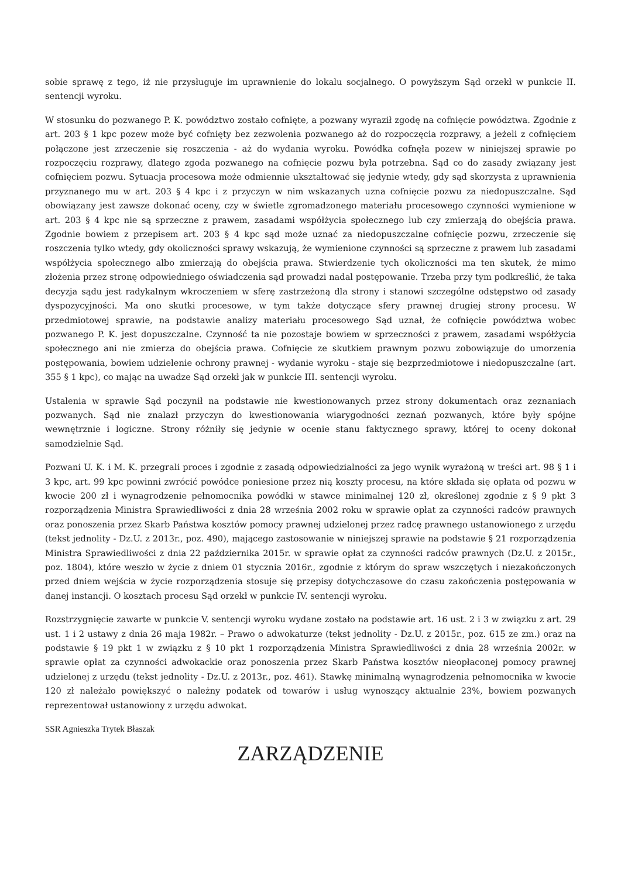sobie sprawę z tego, iż nie przysługuje im uprawnienie do lokalu socjalnego. O powyższym Sąd orzekł w punkcie II. sentencji wyroku.
W stosunku do pozwanego P. K. powództwo zostało cofnięte, a pozwany wyraził zgodę na cofnięcie powództwa. Zgodnie z art. 203 § 1 kpc pozew może być cofnięty bez zezwolenia pozwanego aż do rozpoczęcia rozprawy, a jeżeli z cofnięciem połączone jest zrzeczenie się roszczenia - aż do wydania wyroku. Powódka cofnęła pozew w niniejszej sprawie po rozpoczęciu rozprawy, dlatego zgoda pozwanego na cofnięcie pozwu była potrzebna. Sąd co do zasady związany jest cofnięciem pozwu. Sytuacja procesowa może odmiennie ukształtować się jedynie wtedy, gdy sąd skorzysta z uprawnienia przyznanego mu w art. 203 § 4 kpc i z przyczyn w nim wskazanych uzna cofnięcie pozwu za niedopuszczalne. Sąd obowiązany jest zawsze dokonać oceny, czy w świetle zgromadzonego materiału procesowego czynności wymienione w art. 203 § 4 kpc nie są sprzeczne z prawem, zasadami współżycia społecznego lub czy zmierzają do obejścia prawa. Zgodnie bowiem z przepisem art. 203 § 4 kpc sąd może uznać za niedopuszczalne cofnięcie pozwu, zrzeczenie się roszczenia tylko wtedy, gdy okoliczności sprawy wskazują, że wymienione czynności są sprzeczne z prawem lub zasadami współżycia społecznego albo zmierzają do obejścia prawa. Stwierdzenie tych okoliczności ma ten skutek, że mimo złożenia przez stronę odpowiedniego oświadczenia sąd prowadzi nadal postępowanie. Trzeba przy tym podkreślić, że taka decyzja sądu jest radykalnym wkroczeniem w sferę zastrzeżoną dla strony i stanowi szczególne odstępstwo od zasady dyspozycyjności. Ma ono skutki procesowe, w tym także dotyczące sfery prawnej drugiej strony procesu. W przedmiotowej sprawie, na podstawie analizy materiału procesowego Sąd uznał, że cofnięcie powództwa wobec pozwanego P. K. jest dopuszczalne. Czynność ta nie pozostaje bowiem w sprzeczności z prawem, zasadami współżycia społecznego ani nie zmierza do obejścia prawa. Cofnięcie ze skutkiem prawnym pozwu zobowiązuje do umorzenia postępowania, bowiem udzielenie ochrony prawnej - wydanie wyroku - staje się bezprzedmiotowe i niedopuszczalne (art. 355 § 1 kpc), co mając na uwadze Sąd orzekł jak w punkcie III. sentencji wyroku.
Ustalenia w sprawie Sąd poczynił na podstawie nie kwestionowanych przez strony dokumentach oraz zeznaniach pozwanych. Sąd nie znalazł przyczyn do kwestionowania wiarygodności zeznań pozwanych, które były spójne wewnętrznie i logiczne. Strony różniły się jedynie w ocenie stanu faktycznego sprawy, której to oceny dokonał samodzielnie Sąd.
Pozwani U. K. i M. K. przegrali proces i zgodnie z zasadą odpowiedzialności za jego wynik wyrażoną w treści art. 98 § 1 i 3 kpc, art. 99 kpc powinni zwrócić powódce poniesione przez nią koszty procesu, na które składa się opłata od pozwu w kwocie 200 zł i wynagrodzenie pełnomocnika powódki w stawce minimalnej 120 zł, określonej zgodnie z § 9 pkt 3 rozporządzenia Ministra Sprawiedliwości z dnia 28 września 2002 roku w sprawie opłat za czynności radców prawnych oraz ponoszenia przez Skarb Państwa kosztów pomocy prawnej udzielonej przez radcę prawnego ustanowionego z urzędu (tekst jednolity - Dz.U. z 2013r., poz. 490), mającego zastosowanie w niniejszej sprawie na podstawie § 21 rozporządzenia Ministra Sprawiedliwości z dnia 22 października 2015r. w sprawie opłat za czynności radców prawnych (Dz.U. z 2015r., poz. 1804), które weszło w życie z dniem 01 stycznia 2016r., zgodnie z którym do spraw wszczętych i niezakończonych przed dniem wejścia w życie rozporządzenia stosuje się przepisy dotychczasowe do czasu zakończenia postępowania w danej instancji. O kosztach procesu Sąd orzekł w punkcie IV. sentencji wyroku.
Rozstrzygnięcie zawarte w punkcie V. sentencji wyroku wydane zostało na podstawie art. 16 ust. 2 i 3 w związku z art. 29 ust. 1 i 2 ustawy z dnia 26 maja 1982r. – Prawo o adwokaturze (tekst jednolity - Dz.U. z 2015r., poz. 615 ze zm.) oraz na podstawie § 19 pkt 1 w związku z § 10 pkt 1 rozporządzenia Ministra Sprawiedliwości z dnia 28 września 2002r. w sprawie opłat za czynności adwokackie oraz ponoszenia przez Skarb Państwa kosztów nieopłaconej pomocy prawnej udzielonej z urzędu (tekst jednolity - Dz.U. z 2013r., poz. 461). Stawkę minimalną wynagrodzenia pełnomocnika w kwocie 120 zł należało powiększyć o należny podatek od towarów i usług wynoszący aktualnie 23%, bowiem pozwanych reprezentował ustanowiony z urzędu adwokat.
SSR Agnieszka Trytek Błaszak
ZARZĄDZENIE